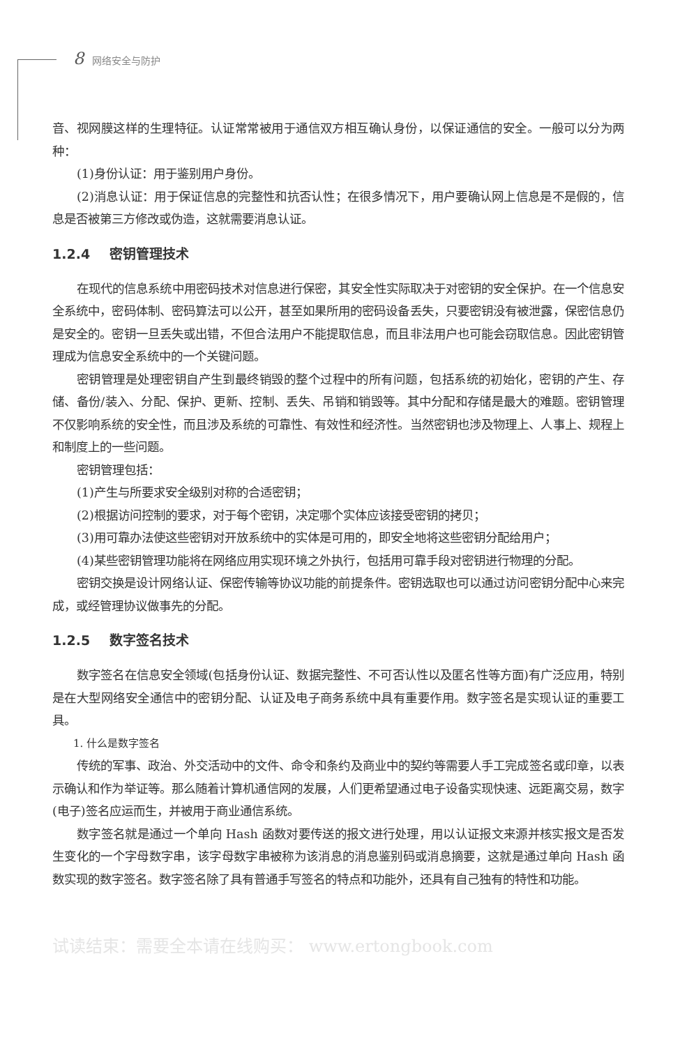8 网络安全与防护
音、视网膜这样的生理特征。认证常常被用于通信双方相互确认身份，以保证通信的安全。一般可以分为两种：
(1)身份认证：用于鉴别用户身份。
(2)消息认证：用于保证信息的完整性和抗否认性；在很多情况下，用户要确认网上信息是不是假的，信息是否被第三方修改或伪造，这就需要消息认证。
1.2.4 密钥管理技术
在现代的信息系统中用密码技术对信息进行保密，其安全性实际取决于对密钥的安全保护。在一个信息安全系统中，密码体制、密码算法可以公开，甚至如果所用的密码设备丢失，只要密钥没有被泄露，保密信息仍是安全的。密钥一旦丢失或出错，不但合法用户不能提取信息，而且非法用户也可能会窃取信息。因此密钥管理成为信息安全系统中的一个关键问题。
密钥管理是处理密钥自产生到最终销毁的整个过程中的所有问题，包括系统的初始化，密钥的产生、存储、备份/装入、分配、保护、更新、控制、丢失、吊销和销毁等。其中分配和存储是最大的难题。密钥管理不仅影响系统的安全性，而且涉及系统的可靠性、有效性和经济性。当然密钥也涉及物理上、人事上、规程上和制度上的一些问题。
密钥管理包括：
(1)产生与所要求安全级别对称的合适密钥；
(2)根据访问控制的要求，对于每个密钥，决定哪个实体应该接受密钥的拷贝；
(3)用可靠办法使这些密钥对开放系统中的实体是可用的，即安全地将这些密钥分配给用户；
(4)某些密钥管理功能将在网络应用实现环境之外执行，包括用可靠手段对密钥进行物理的分配。
密钥交换是设计网络认证、保密传输等协议功能的前提条件。密钥选取也可以通过访问密钥分配中心来完成，或经管理协议做事先的分配。
1.2.5 数字签名技术
数字签名在信息安全领域(包括身份认证、数据完整性、不可否认性以及匿名性等方面)有广泛应用，特别是在大型网络安全通信中的密钥分配、认证及电子商务系统中具有重要作用。数字签名是实现认证的重要工具。
1. 什么是数字签名
传统的军事、政治、外交活动中的文件、命令和条约及商业中的契约等需要人手工完成签名或印章，以表示确认和作为举证等。那么随着计算机通信网的发展，人们更希望通过电子设备实现快速、远距离交易，数字(电子)签名应运而生，并被用于商业通信系统。
数字签名就是通过一个单向 Hash 函数对要传送的报文进行处理，用以认证报文来源并核实报文是否发生变化的一个字母数字串，该字母数字串被称为该消息的消息鉴别码或消息摘要，这就是通过单向 Hash 函数实现的数字签名。数字签名除了具有普通手写签名的特点和功能外，还具有自己独有的特性和功能。
试读结束：需要全本请在线购买： www.ertongbook.com